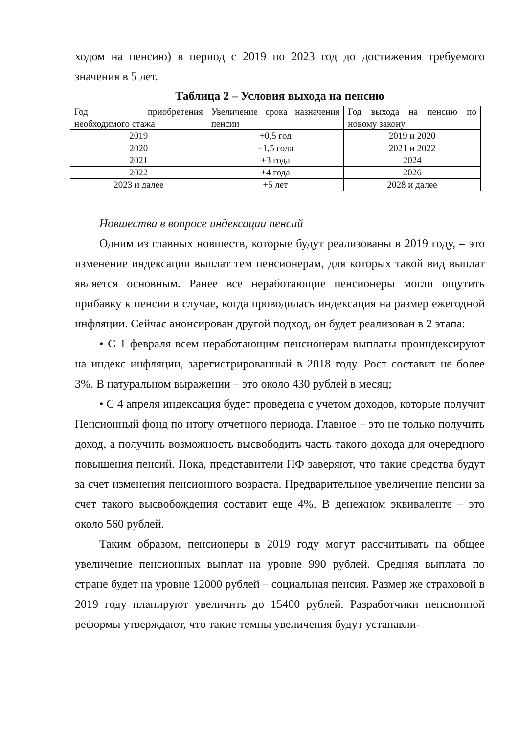ходом на пенсию) в период с 2019 по 2023 год до достижения требуемого значения в 5 лет.
Таблица 2 – Условия выхода на пенсию
| Год приобретения необходимого стажа | Увеличение срока назначения пенсии | Год выхода на пенсию по новому закону |
| 2019 | +0,5 год | 2019 и 2020 |
| 2020 | +1,5 года | 2021 и 2022 |
| 2021 | +3 года | 2024 |
| 2022 | +4 года | 2026 |
| 2023 и далее | +5 лет | 2028 и далее |
Новшества в вопросе индексации пенсий
Одним из главных новшеств, которые будут реализованы в 2019 году, – это изменение индексации выплат тем пенсионерам, для которых такой вид выплат является основным. Ранее все неработающие пенсионеры могли ощутить прибавку к пенсии в случае, когда проводилась индексация на размер ежегодной инфляции. Сейчас анонсирован другой подход, он будет реализован в 2 этапа:
• С 1 февраля всем неработающим пенсионерам выплаты проиндексируют на индекс инфляции, зарегистрированный в 2018 году. Рост составит не более 3%. В натуральном выражении – это около 430 рублей в месяц;
• С 4 апреля индексация будет проведена с учетом доходов, которые получит Пенсионный фонд по итогу отчетного периода. Главное – это не только получить доход, а получить возможность высвободить часть такого дохода для очередного повышения пенсий. Пока, представители ПФ заверяют, что такие средства будут за счет изменения пенсионного возраста. Предварительное увеличение пенсии за счет такого высвобождения составит еще 4%. В денежном эквиваленте – это около 560 рублей.
Таким образом, пенсионеры в 2019 году могут рассчитывать на общее увеличение пенсионных выплат на уровне 990 рублей. Средняя выплата по стране будет на уровне 12000 рублей – социальная пенсия. Размер же страховой в 2019 году планируют увеличить до 15400 рублей. Разработчики пенсионной реформы утверждают, что такие темпы увеличения будут устанавли-